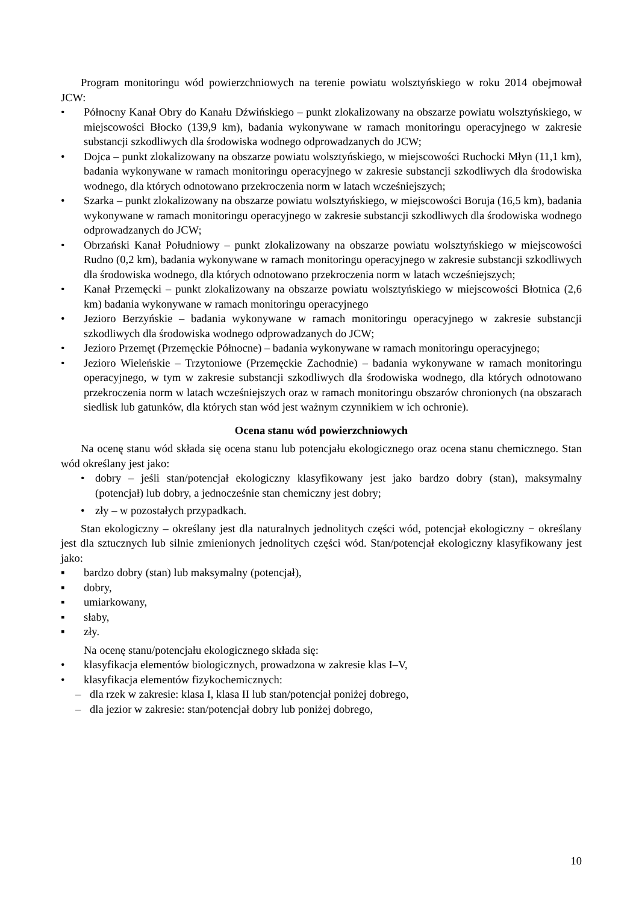Program monitoringu wód powierzchniowych na terenie powiatu wolsztyńskiego w roku 2014 obejmował JCW:
• Północny Kanał Obry do Kanału Dźwińskiego – punkt zlokalizowany na obszarze powiatu wolsztyńskiego, w miejscowości Błocko (139,9 km), badania wykonywane w ramach monitoringu operacyjnego w zakresie substancji szkodliwych dla środowiska wodnego odprowadzanych do JCW;
• Dojca – punkt zlokalizowany na obszarze powiatu wolsztyńskiego, w miejscowości Ruchocki Młyn (11,1 km), badania wykonywane w ramach monitoringu operacyjnego w zakresie substancji szkodliwych dla środowiska wodnego, dla których odnotowano przekroczenia norm w latach wcześniejszych;
• Szarka – punkt zlokalizowany na obszarze powiatu wolsztyńskiego, w miejscowości Boruja (16,5 km), badania wykonywane w ramach monitoringu operacyjnego w zakresie substancji szkodliwych dla środowiska wodnego odprowadzanych do JCW;
• Obrzański Kanał Południowy – punkt zlokalizowany na obszarze powiatu wolsztyńskiego w miejscowości Rudno (0,2 km), badania wykonywane w ramach monitoringu operacyjnego w zakresie substancji szkodliwych dla środowiska wodnego, dla których odnotowano przekroczenia norm w latach wcześniejszych;
• Kanał Przemęcki – punkt zlokalizowany na obszarze powiatu wolsztyńskiego w miejscowości Błotnica (2,6 km) badania wykonywane w ramach monitoringu operacyjnego
• Jezioro Berzyńskie – badania wykonywane w ramach monitoringu operacyjnego w zakresie substancji szkodliwych dla środowiska wodnego odprowadzanych do JCW;
• Jezioro Przemęt (Przemęckie Północne) – badania wykonywane w ramach monitoringu operacyjnego;
• Jezioro Wieleńskie – Trzytoniowe (Przemęckie Zachodnie) – badania wykonywane w ramach monitoringu operacyjnego, w tym w zakresie substancji szkodliwych dla środowiska wodnego, dla których odnotowano przekroczenia norm w latach wcześniejszych oraz w ramach monitoringu obszarów chronionych (na obszarach siedlisk lub gatunków, dla których stan wód jest ważnym czynnikiem w ich ochronie).
Ocena stanu wód powierzchniowych
Na ocenę stanu wód składa się ocena stanu lub potencjału ekologicznego oraz ocena stanu chemicznego. Stan wód określany jest jako:
• dobry – jeśli stan/potencjał ekologiczny klasyfikowany jest jako bardzo dobry (stan), maksymalny (potencjał) lub dobry, a jednocześnie stan chemiczny jest dobry;
• zły – w pozostałych przypadkach.
Stan ekologiczny – określany jest dla naturalnych jednolitych części wód, potencjał ekologiczny − określany jest dla sztucznych lub silnie zmienionych jednolitych części wód. Stan/potencjał ekologiczny klasyfikowany jest jako:
▪ bardzo dobry (stan) lub maksymalny (potencjał),
▪ dobry,
▪ umiarkowany,
▪ słaby,
▪ zły.
Na ocenę stanu/potencjału ekologicznego składa się:
• klasyfikacja elementów biologicznych, prowadzona w zakresie klas I–V,
• klasyfikacja elementów fizykochemicznych:
– dla rzek w zakresie: klasa I, klasa II lub stan/potencjał poniżej dobrego,
– dla jezior w zakresie: stan/potencjał dobry lub poniżej dobrego,
10